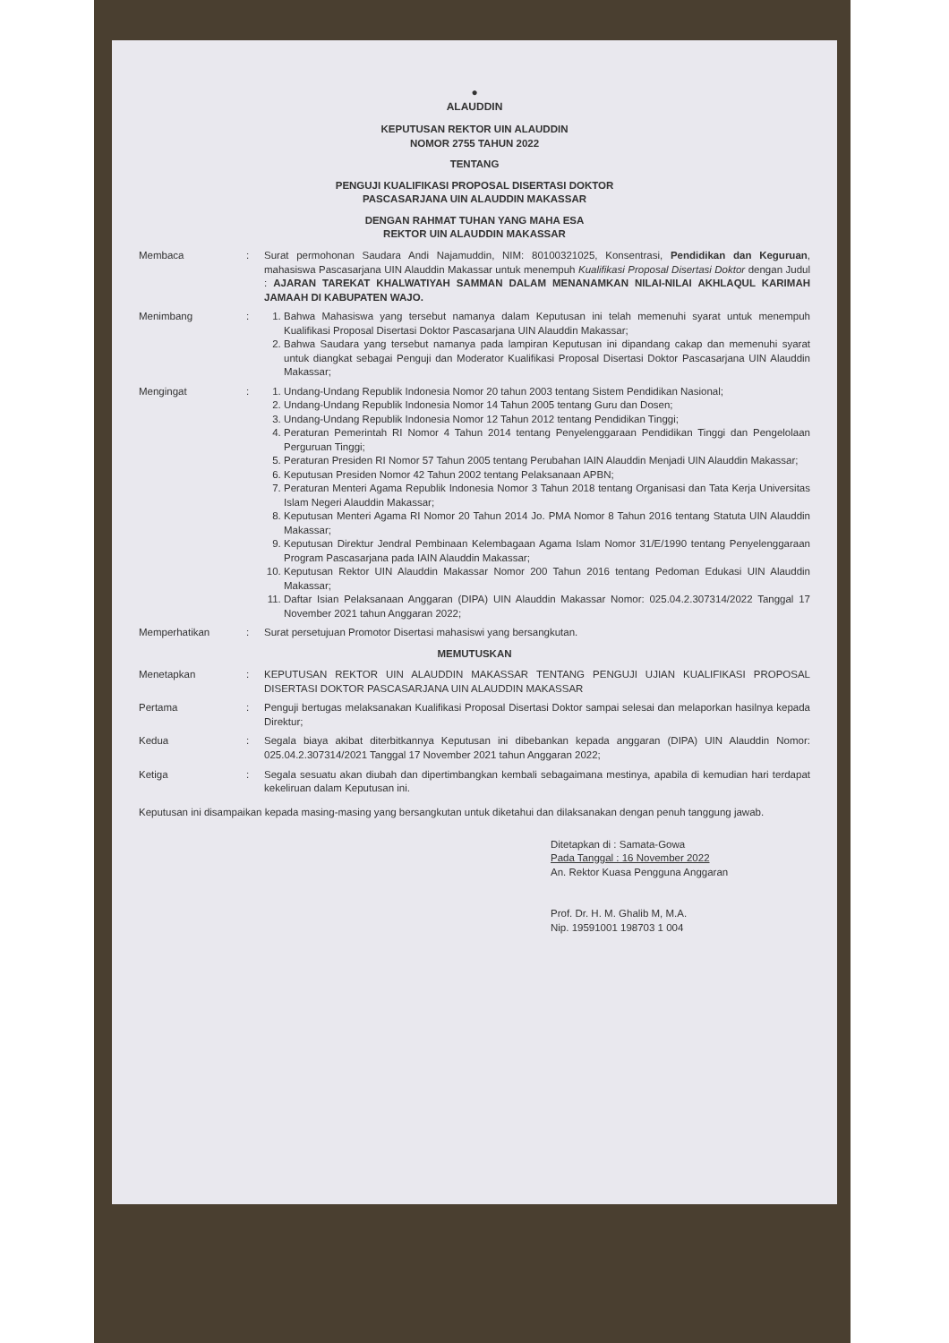●
ALAUDDIN
KEPUTUSAN REKTOR UIN ALAUDDIN
NOMOR 2755 TAHUN 2022
TENTANG
PENGUJI KUALIFIKASI PROPOSAL DISERTASI DOKTOR
PASCASARJANA UIN ALAUDDIN MAKASSAR
DENGAN RAHMAT TUHAN YANG MAHA ESA
REKTOR UIN ALAUDDIN MAKASSAR
Membaca : Surat permohonan Saudara Andi Najamuddin, NIM: 80100321025, Konsentrasi, Pendidikan dan Keguruan, mahasiswa Pascasarjana UIN Alauddin Makassar untuk menempuh Kualifikasi Proposal Disertasi Doktor dengan Judul : AJARAN TAREKAT KHALWATIYAH SAMMAN DALAM MENANAMKAN NILAI-NILAI AKHLAQUL KARIMAH JAMAAH DI KABUPATEN WAJO.
Menimbang : 1. Bahwa Mahasiswa yang tersebut namanya dalam Keputusan ini telah memenuhi syarat untuk menempuh Kualifikasi Proposal Disertasi Doktor Pascasarjana UIN Alauddin Makassar;
2. Bahwa Saudara yang tersebut namanya pada lampiran Keputusan ini dipandang cakap dan memenuhi syarat untuk diangkat sebagai Penguji dan Moderator Kualifikasi Proposal Disertasi Doktor Pascasarjana UIN Alauddin Makassar;
Mengingat : 1. Undang-Undang Republik Indonesia Nomor 20 tahun 2003 tentang Sistem Pendidikan Nasional;
2. Undang-Undang Republik Indonesia Nomor 14 Tahun 2005 tentang Guru dan Dosen;
3. Undang-Undang Republik Indonesia Nomor 12 Tahun 2012 tentang Pendidikan Tinggi;
4. Peraturan Pemerintah RI Nomor 4 Tahun 2014 tentang Penyelenggaraan Pendidikan Tinggi dan Pengelolaan Perguruan Tinggi;
5. Peraturan Presiden RI Nomor 57 Tahun 2005 tentang Perubahan IAIN Alauddin Menjadi UIN Alauddin Makassar;
6. Keputusan Presiden Nomor 42 Tahun 2002 tentang Pelaksanaan APBN;
7. Peraturan Menteri Agama Republik Indonesia Nomor 3 Tahun 2018 tentang Organisasi dan Tata Kerja Universitas Islam Negeri Alauddin Makassar;
8. Keputusan Menteri Agama RI Nomor 20 Tahun 2014 Jo. PMA Nomor 8 Tahun 2016 tentang Statuta UIN Alauddin Makassar;
9. Keputusan Direktur Jendral Pembinaan Kelembagaan Agama Islam Nomor 31/E/1990 tentang Penyelenggaraan Program Pascasarjana pada IAIN Alauddin Makassar;
10. Keputusan Rektor UIN Alauddin Makassar Nomor 200 Tahun 2016 tentang Pedoman Edukasi UIN Alauddin Makassar;
11. Daftar Isian Pelaksanaan Anggaran (DIPA) UIN Alauddin Makassar Nomor: 025.04.2.307314/2022 Tanggal 17 November 2021 tahun Anggaran 2022;
Memperhatikan : Surat persetujuan Promotor Disertasi mahasiswi yang bersangkutan.
MEMUTUSKAN
Menetapkan : KEPUTUSAN REKTOR UIN ALAUDDIN MAKASSAR TENTANG PENGUJI UJIAN KUALIFIKASI PROPOSAL DISERTASI DOKTOR PASCASARJANA UIN ALAUDDIN MAKASSAR
Pertama : Penguji bertugas melaksanakan Kualifikasi Proposal Disertasi Doktor sampai selesai dan melaporkan hasilnya kepada Direktur;
Kedua : Segala biaya akibat diterbitkannya Keputusan ini dibebankan kepada anggaran (DIPA) UIN Alauddin Nomor: 025.04.2.307314/2021 Tanggal 17 November 2021 tahun Anggaran 2022;
Ketiga : Segala sesuatu akan diubah dan dipertimbangkan kembali sebagaimana mestinya, apabila di kemudian hari terdapat kekeliruan dalam Keputusan ini.
Keputusan ini disampaikan kepada masing-masing yang bersangkutan untuk diketahui dan dilaksanakan dengan penuh tanggung jawab.
Ditetapkan di : Samata-Gowa
Pada Tanggal : 16 November 2022
An. Rektor Kuasa Pengguna Anggaran
Prof. Dr. H. M. Ghalib M, M.A.
Nip. 19591001 198703 1 004